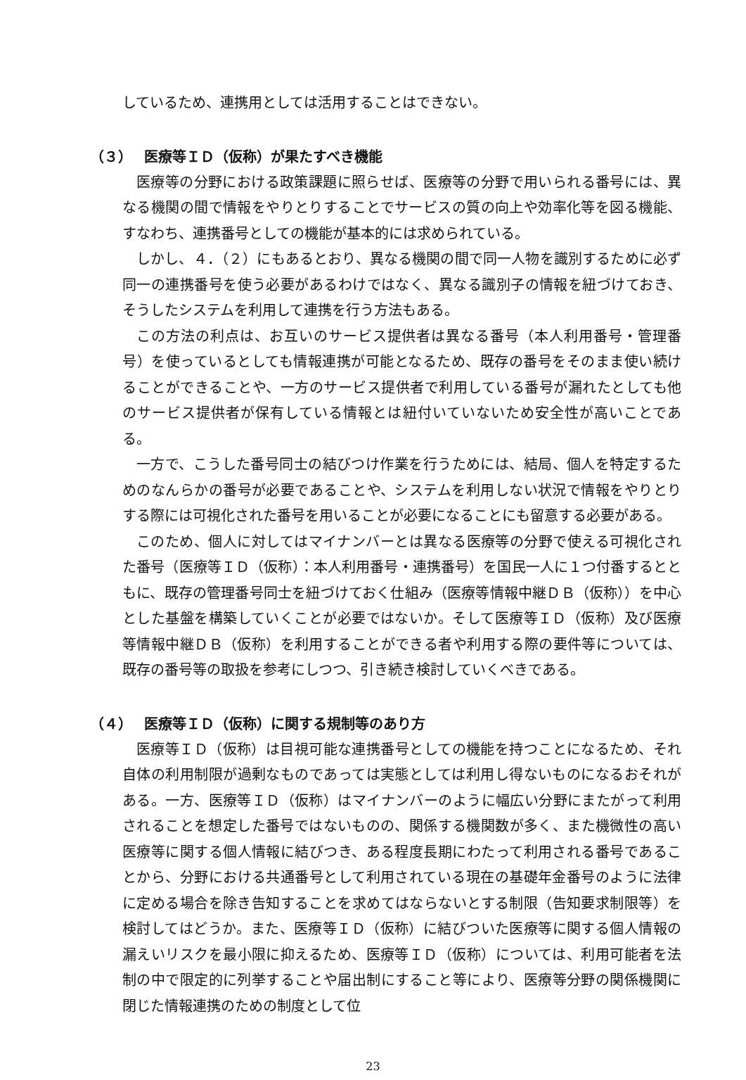しているため、連携用としては活用することはできない。
（３） 医療等ＩＤ（仮称）が果たすべき機能
医療等の分野における政策課題に照らせば、医療等の分野で用いられる番号には、異なる機関の間で情報をやりとりすることでサービスの質の向上や効率化等を図る機能、すなわち、連携番号としての機能が基本的には求められている。
しかし、４．（２）にもあるとおり、異なる機関の間で同一人物を識別するために必ず同一の連携番号を使う必要があるわけではなく、異なる識別子の情報を紐づけておき、そうしたシステムを利用して連携を行う方法もある。
この方法の利点は、お互いのサービス提供者は異なる番号（本人利用番号・管理番号）を使っているとしても情報連携が可能となるため、既存の番号をそのまま使い続けることができることや、一方のサービス提供者で利用している番号が漏れたとしても他のサービス提供者が保有している情報とは紐付いていないため安全性が高いことである。
一方で、こうした番号同士の結びつけ作業を行うためには、結局、個人を特定するためのなんらかの番号が必要であることや、システムを利用しない状況で情報をやりとりする際には可視化された番号を用いることが必要になることにも留意する必要がある。
このため、個人に対してはマイナンバーとは異なる医療等の分野で使える可視化された番号（医療等ＩＤ（仮称）：本人利用番号・連携番号）を国民一人に１つ付番するとともに、既存の管理番号同士を紐づけておく仕組み（医療等情報中継ＤＢ（仮称））を中心とした基盤を構築していくことが必要ではないか。そして医療等ＩＤ（仮称）及び医療等情報中継ＤＢ（仮称）を利用することができる者や利用する際の要件等については、既存の番号等の取扱を参考にしつつ、引き続き検討していくべきである。
（４） 医療等ＩＤ（仮称）に関する規制等のあり方
医療等ＩＤ（仮称）は目視可能な連携番号としての機能を持つことになるため、それ自体の利用制限が過剰なものであっては実態としては利用し得ないものになるおそれがある。一方、医療等ＩＤ（仮称）はマイナンバーのように幅広い分野にまたがって利用されることを想定した番号ではないものの、関係する機関数が多く、また機微性の高い医療等に関する個人情報に結びつき、ある程度長期にわたって利用される番号であることから、分野における共通番号として利用されている現在の基礎年金番号のように法律に定める場合を除き告知することを求めてはならないとする制限（告知要求制限等）を検討してはどうか。また、医療等ＩＤ（仮称）に結びついた医療等に関する個人情報の漏えいリスクを最小限に抑えるため、医療等ＩＤ（仮称）については、利用可能者を法制の中で限定的に列挙することや届出制にすること等により、医療等分野の関係機関に閉じた情報連携のための制度として位
23